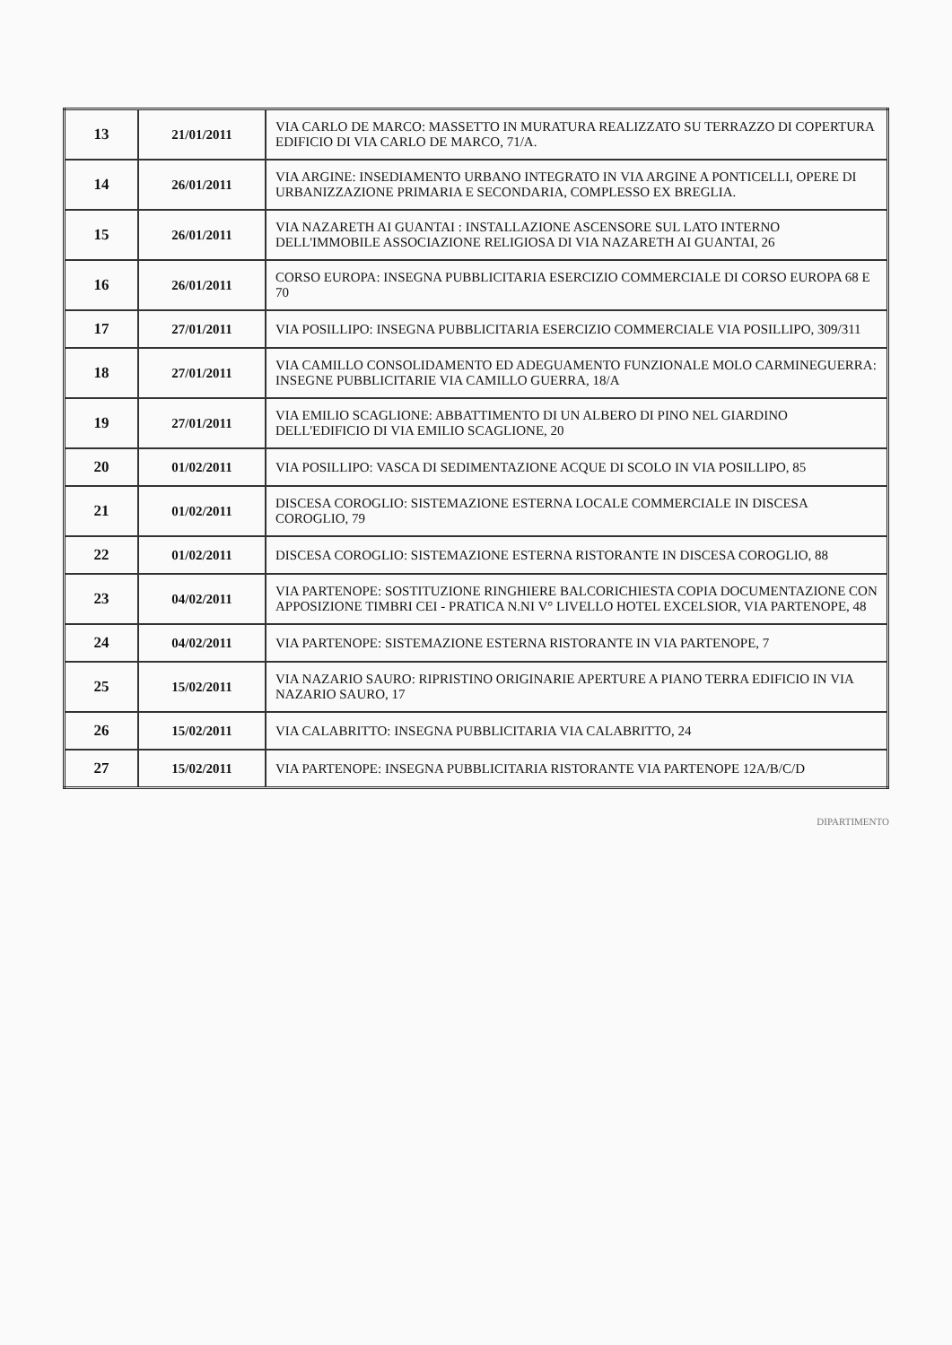| 13 | 21/01/2011 | VIA CARLO DE MARCO: MASSETTO IN MURATURA REALIZZATO SU TERRAZZO DI COPERTURA EDIFICIO DI VIA CARLO DE MARCO, 71/A. |
| 14 | 26/01/2011 | VIA ARGINE: INSEDIAMENTO URBANO INTEGRATO IN VIA ARGINE A PONTICELLI, OPERE DI URBANIZZAZIONE PRIMARIA E SECONDARIA, COMPLESSO EX BREGLIA. |
| 15 | 26/01/2011 | VIA NAZARETH AI GUANTAI : INSTALLAZIONE ASCENSORE SUL LATO INTERNO DELL'IMMOBILE ASSOCIAZIONE RELIGIOSA DI VIA NAZARETH AI GUANTAI, 26 |
| 16 | 26/01/2011 | CORSO EUROPA: INSEGNA PUBBLICITARIA ESERCIZIO COMMERCIALE DI CORSO EUROPA 68 E 70 |
| 17 | 27/01/2011 | VIA POSILLIPO: INSEGNA PUBBLICITARIA ESERCIZIO COMMERCIALE VIA POSILLIPO, 309/311 |
| 18 | 27/01/2011 | VIA CAMILLO CONSOLIDAMENTO ED ADEGUAMENTO FUNZIONALE MOLO CARMINEGUERRA: INSEGNE PUBBLICITARIE VIA CAMILLO GUERRA, 18/A |
| 19 | 27/01/2011 | VIA EMILIO SCAGLIONE: ABBATTIMENTO DI UN ALBERO DI PINO NEL GIARDINO DELL'EDIFICIO DI VIA EMILIO SCAGLIONE, 20 |
| 20 | 01/02/2011 | VIA POSILLIPO: VASCA DI SEDIMENTAZIONE ACQUE DI SCOLO IN VIA POSILLIPO, 85 |
| 21 | 01/02/2011 | DISCESA COROGLIO: SISTEMAZIONE ESTERNA LOCALE COMMERCIALE IN DISCESA COROGLIO, 79 |
| 22 | 01/02/2011 | DISCESA COROGLIO: SISTEMAZIONE ESTERNA RISTORANTE IN DISCESA COROGLIO, 88 |
| 23 | 04/02/2011 | VIA PARTENOPE: SOSTITUZIONE RINGHIERE BALCORICHIESTA COPIA DOCUMENTAZIONE CON APPOSIZIONE TIMBRI CEI - PRATICA N.NI V° LIVELLO HOTEL EXCELSIOR, VIA PARTENOPE, 48 |
| 24 | 04/02/2011 | VIA PARTENOPE: SISTEMAZIONE ESTERNA RISTORANTE IN VIA PARTENOPE, 7 |
| 25 | 15/02/2011 | VIA NAZARIO SAURO: RIPRISTINO ORIGINARIE APERTURE A PIANO TERRA EDIFICIO IN VIA NAZARIO SAURO, 17 |
| 26 | 15/02/2011 | VIA CALABRITTO: INSEGNA PUBBLICITARIA VIA CALABRITTO, 24 |
| 27 | 15/02/2011 | VIA PARTENOPE: INSEGNA PUBBLICITARIA RISTORANTE VIA PARTENOPE 12A/B/C/D |
DIPARTIMENTO